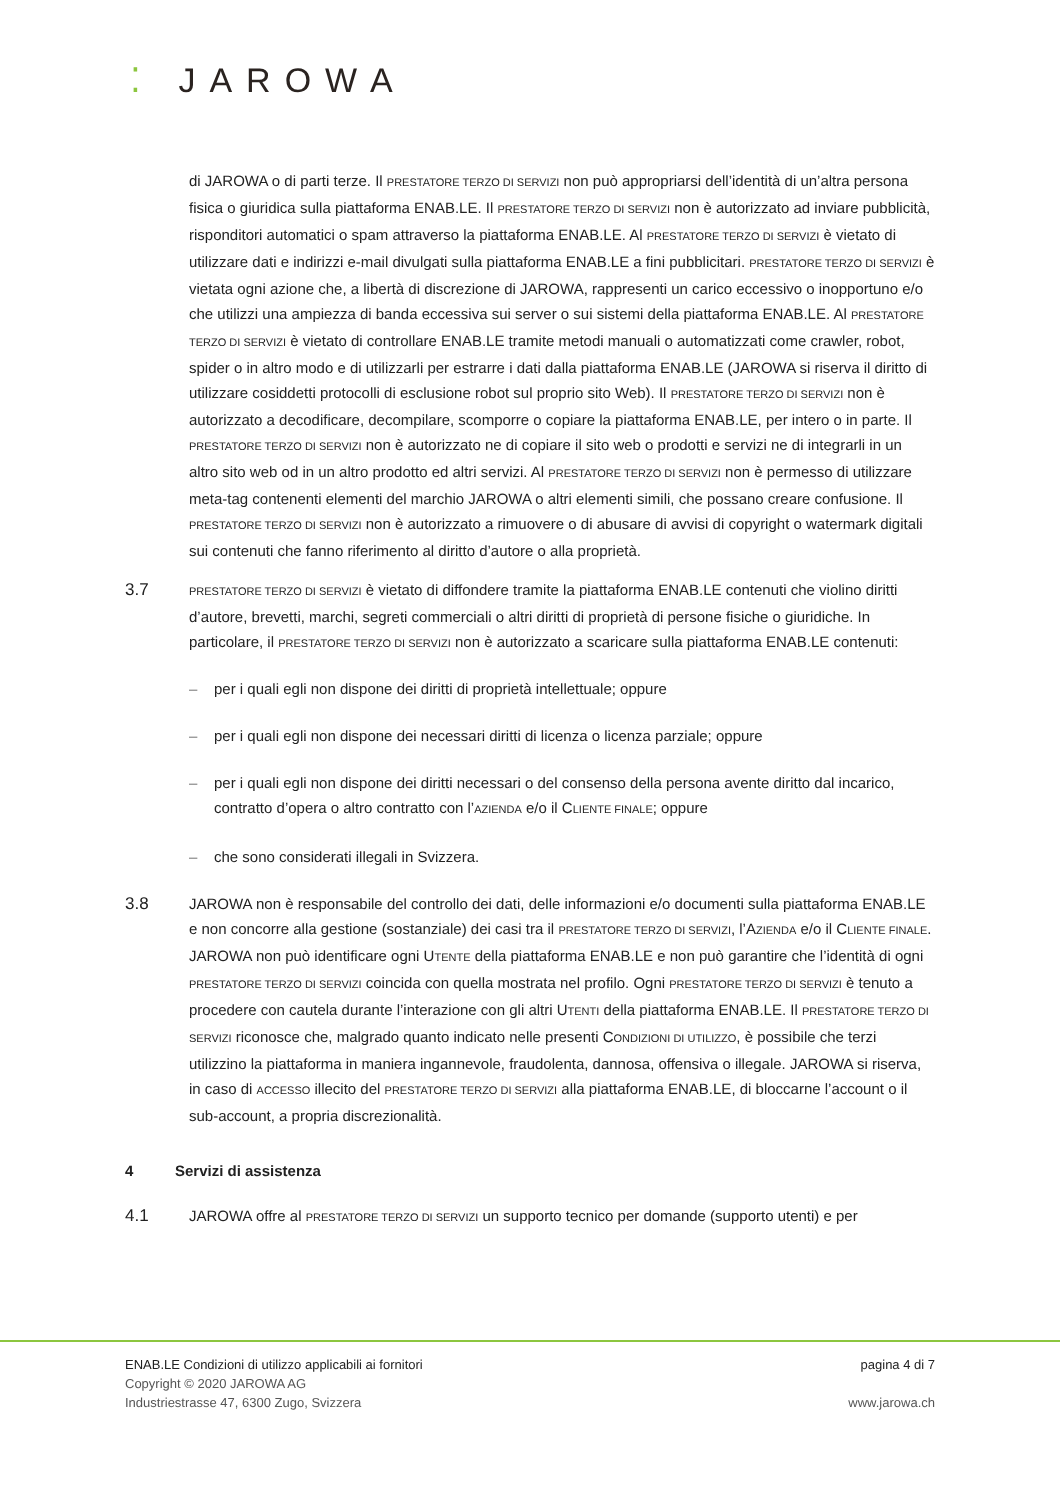⁚ JAROWA
di JAROWA o di parti terze. Il PRESTATORE TERZO DI SERVIZI non può appropriarsi dell’identità di un’altra persona fisica o giuridica sulla piattaforma ENAB.LE. Il PRESTATORE TERZO DI SERVIZI non è autorizzato ad inviare pubblicità, risponditori automatici o spam attraverso la piattaforma ENAB.LE. Al PRESTATORE TERZO DI SERVIZI è vietato di utilizzare dati e indirizzi e-mail divulgati sulla piattaforma ENAB.LE a fini pubblicitari. PRESTATORE TERZO DI SERVIZI è vietata ogni azione che, a libertà di discrezione di JAROWA, rappresenti un carico eccessivo o inopportuno e/o che utilizzi una ampiezza di banda eccessiva sui server o sui sistemi della piattaforma ENAB.LE. Al PRESTATORE TERZO DI SERVIZI è vietato di controllare ENAB.LE tramite metodi manuali o automatizzati come crawler, robot, spider o in altro modo e di utilizzarli per estrarre i dati dalla piattaforma ENAB.LE (JAROWA si riserva il diritto di utilizzare cosiddetti protocolli di esclusione robot sul proprio sito Web). Il PRESTATORE TERZO DI SERVIZI non è autorizzato a decodificare, decompilare, scomporre o copiare la piattaforma ENAB.LE, per intero o in parte. Il PRESTATORE TERZO DI SERVIZI non è autorizzato ne di copiare il sito web o prodotti e servizi ne di integrarli in un altro sito web od in un altro prodotto ed altri servizi. Al PRESTATORE TERZO DI SERVIZI non è permesso di utilizzare meta-tag contenenti elementi del marchio JAROWA o altri elementi simili, che possano creare confusione. Il PRESTATORE TERZO DI SERVIZI non è autorizzato a rimuovere o di abusare di avvisi di copyright o watermark digitali sui contenuti che fanno riferimento al diritto d’autore o alla proprietà.
3.7
PRESTATORE TERZO DI SERVIZI è vietato di diffondere tramite la piattaforma ENAB.LE contenuti che violino diritti d’autore, brevetti, marchi, segreti commerciali o altri diritti di proprietà di persone fisiche o giuridiche. In particolare, il PRESTATORE TERZO DI SERVIZI non è autorizzato a scaricare sulla piattaforma ENAB.LE contenuti:
– per i quali egli non dispone dei diritti di proprietà intellettuale; oppure
– per i quali egli non dispone dei necessari diritti di licenza o licenza parziale; oppure
– per i quali egli non dispone dei diritti necessari o del consenso della persona avente diritto dal incarico, contratto d’opera o altro contratto con l’AZIENDA e/o il CLIENTE FINALE; oppure
– che sono considerati illegali in Svizzera.
3.8 JAROWA non è responsabile del controllo dei dati, delle informazioni e/o documenti sulla piattaforma ENAB.LE e non concorre alla gestione (sostanziale) dei casi tra il PRESTATORE TERZO DI SERVIZI, l’AZIENDA e/o il CLIENTE FINALE. JAROWA non può identificare ogni UTENTE della piattaforma ENAB.LE e non può garantire che l’identità di ogni PRESTATORE TERZO DI SERVIZI coincida con quella mostrata nel profilo. Ogni PRESTATORE TERZO DI SERVIZI è tenuto a procedere con cautela durante l’interazione con gli altri UTENTI della piattaforma ENAB.LE. Il PRESTATORE TERZO DI SERVIZI riconosce che, malgrado quanto indicato nelle presenti CONDIZIONI DI UTILIZZO, è possibile che terzi utilizzino la piattaforma in maniera ingannevole, fraudolenta, dannosa, offensiva o illegale. JAROWA si riserva, in caso di ACCESSO illecito del PRESTATORE TERZO DI SERVIZI alla piattaforma ENAB.LE, di bloccarne l’account o il sub-account, a propria discrezionalità.
4 Servizi di assistenza
4.1 JAROWA offre al PRESTATORE TERZO DI SERVIZI un supporto tecnico per domande (supporto utenti) e per
ENAB.LE Condizioni di utilizzo applicabili ai fornitori pagina 4 di 7
Copyright © 2020 JAROWA AG
Industriestrasse 47, 6300 Zugo, Svizzera www.jarowa.ch